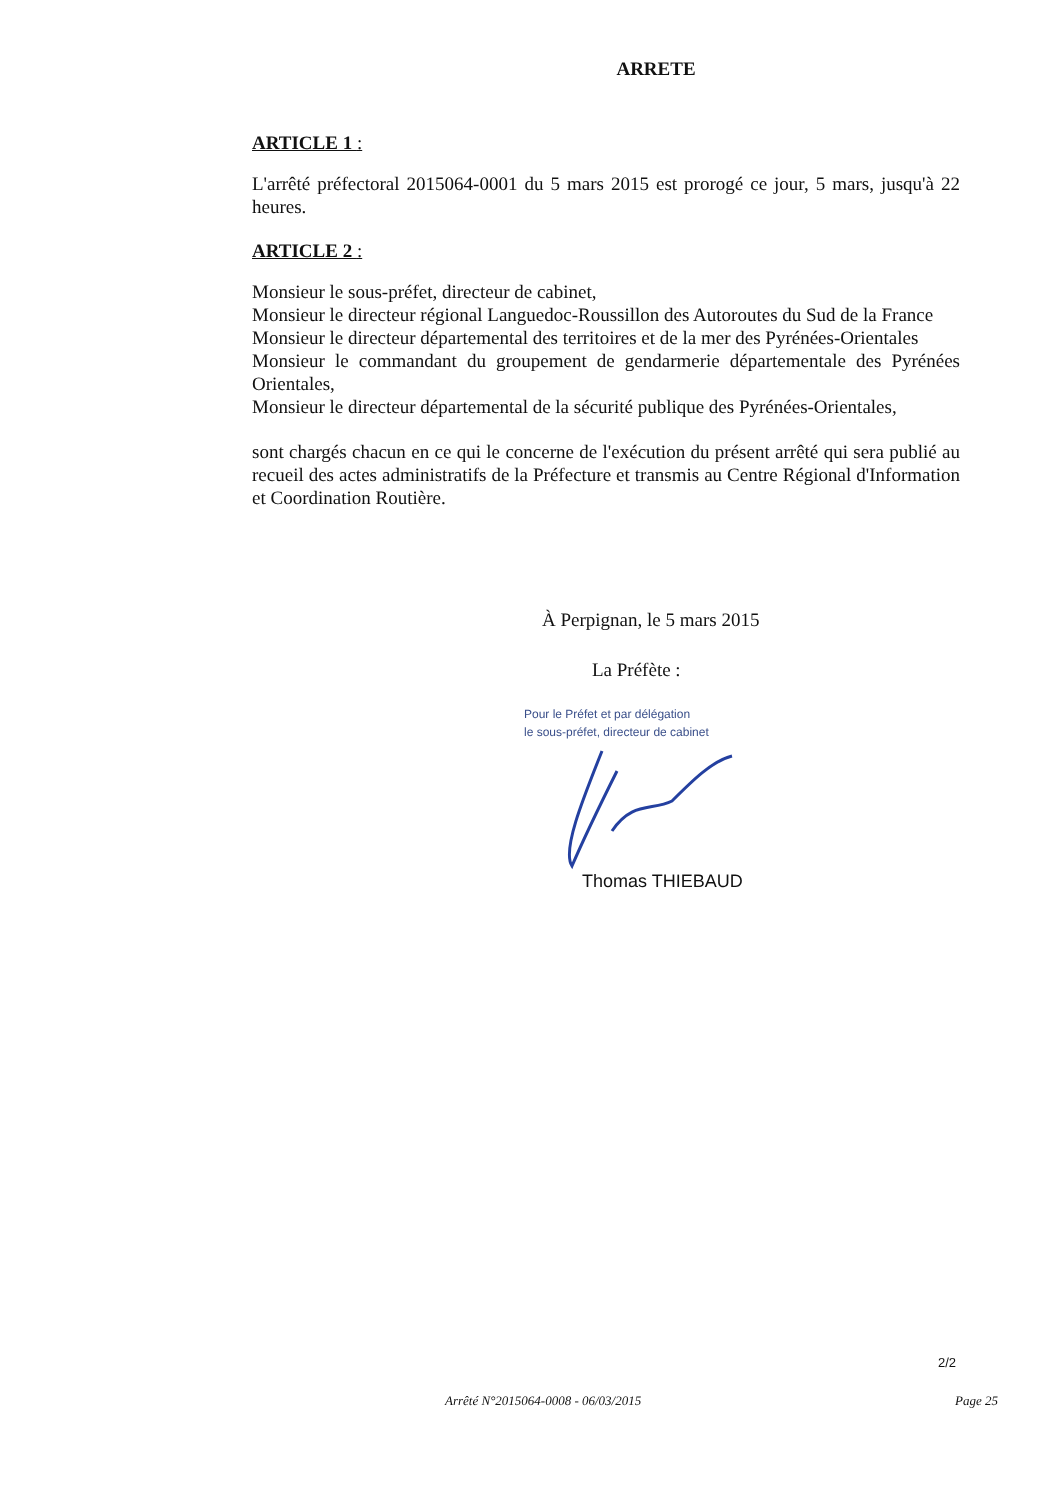ARRETE
ARTICLE 1 :
L'arrêté préfectoral 2015064-0001 du 5 mars 2015 est prorogé ce jour, 5 mars, jusqu'à 22 heures.
ARTICLE 2 :
Monsieur le sous-préfet, directeur de cabinet,
Monsieur le directeur régional Languedoc-Roussillon des Autoroutes du Sud de la France
Monsieur le directeur départemental des territoires et de la mer des Pyrénées-Orientales
Monsieur le commandant du groupement de gendarmerie départementale des Pyrénées Orientales,
Monsieur le directeur départemental de la sécurité publique des Pyrénées-Orientales,
sont chargés chacun en ce qui le concerne de l'exécution du présent arrêté qui sera publié au recueil des actes administratifs de la Préfecture et transmis au Centre Régional d'Information et Coordination Routière.
À Perpignan, le 5 mars 2015
La Préfète :
Pour le Préfet et par délégation
le sous-préfet, directeur de cabinet
Thomas THIEBAUD
2/2
Arrêté N°2015064-0008 - 06/03/2015 Page 25